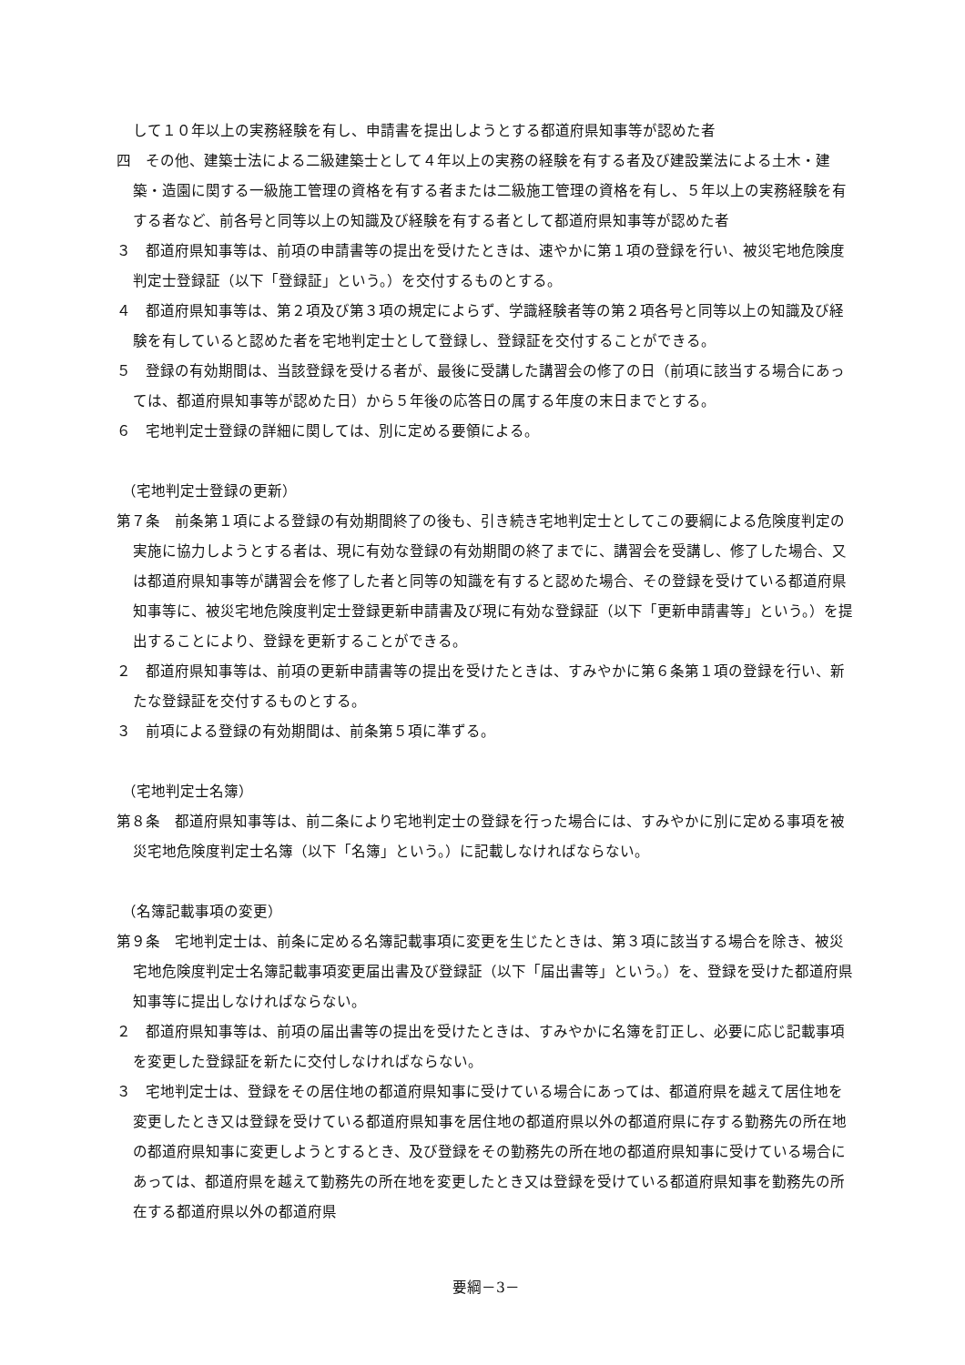して１０年以上の実務経験を有し、申請書を提出しようとする都道府県知事等が認めた者
四　その他、建築士法による二級建築士として４年以上の実務の経験を有する者及び建設業法による土木・建築・造園に関する一級施工管理の資格を有する者または二級施工管理の資格を有し、５年以上の実務経験を有する者など、前各号と同等以上の知識及び経験を有する者として都道府県知事等が認めた者
３　都道府県知事等は、前項の申請書等の提出を受けたときは、速やかに第１項の登録を行い、被災宅地危険度判定士登録証（以下「登録証」という。）を交付するものとする。
４　都道府県知事等は、第２項及び第３項の規定によらず、学識経験者等の第２項各号と同等以上の知識及び経験を有していると認めた者を宅地判定士として登録し、登録証を交付することができる。
５　登録の有効期間は、当該登録を受ける者が、最後に受講した講習会の修了の日（前項に該当する場合にあっては、都道府県知事等が認めた日）から５年後の応答日の属する年度の末日までとする。
６　宅地判定士登録の詳細に関しては、別に定める要領による。
（宅地判定士登録の更新）
第７条　前条第１項による登録の有効期間終了の後も、引き続き宅地判定士としてこの要綱による危険度判定の実施に協力しようとする者は、現に有効な登録の有効期間の終了までに、講習会を受講し、修了した場合、又は都道府県知事等が講習会を修了した者と同等の知識を有すると認めた場合、その登録を受けている都道府県知事等に、被災宅地危険度判定士登録更新申請書及び現に有効な登録証（以下「更新申請書等」という。）を提出することにより、登録を更新することができる。
２　都道府県知事等は、前項の更新申請書等の提出を受けたときは、すみやかに第６条第１項の登録を行い、新たな登録証を交付するものとする。
３　前項による登録の有効期間は、前条第５項に準ずる。
（宅地判定士名簿）
第８条　都道府県知事等は、前二条により宅地判定士の登録を行った場合には、すみやかに別に定める事項を被災宅地危険度判定士名簿（以下「名簿」という。）に記載しなければならない。
（名簿記載事項の変更）
第９条　宅地判定士は、前条に定める名簿記載事項に変更を生じたときは、第３項に該当する場合を除き、被災宅地危険度判定士名簿記載事項変更届出書及び登録証（以下「届出書等」という。）を、登録を受けた都道府県知事等に提出しなければならない。
２　都道府県知事等は、前項の届出書等の提出を受けたときは、すみやかに名簿を訂正し、必要に応じ記載事項を変更した登録証を新たに交付しなければならない。
３　宅地判定士は、登録をその居住地の都道府県知事に受けている場合にあっては、都道府県を越えて居住地を変更したとき又は登録を受けている都道府県知事を居住地の都道府県以外の都道府県に存する勤務先の所在地の都道府県知事に変更しようとするとき、及び登録をその勤務先の所在地の都道府県知事に受けている場合にあっては、都道府県を越えて勤務先の所在地を変更したとき又は登録を受けている都道府県知事を勤務先の所在する都道府県以外の都道府県
要綱－3－